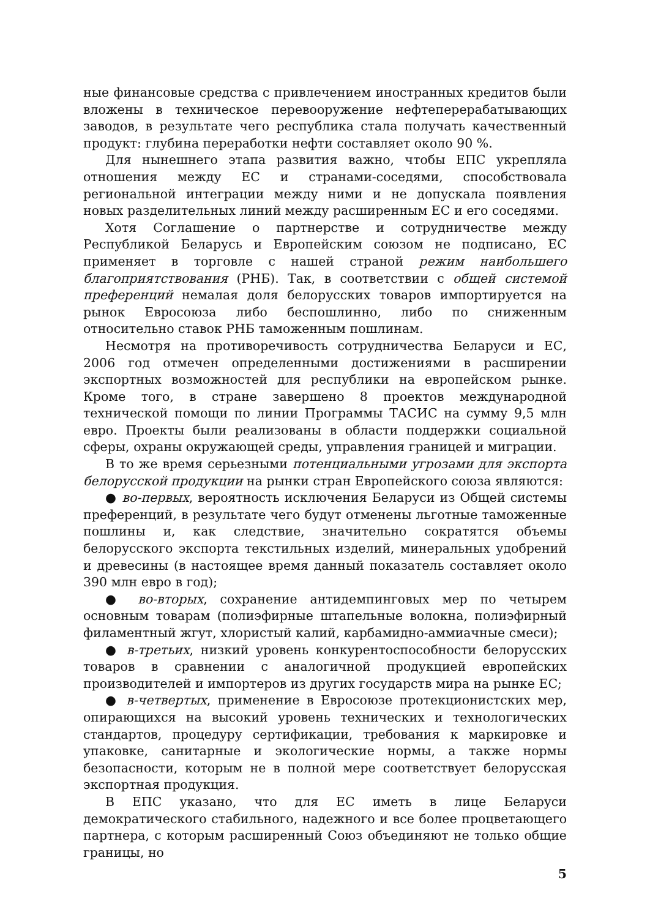ные финансовые средства с привлечением иностранных кредитов были вложены в техническое перевооружение нефтеперерабатывающих заводов, в результате чего республика стала получать качественный продукт: глубина переработки нефти составляет около 90 %.
Для нынешнего этапа развития важно, чтобы ЕПС укрепляла отношения между ЕС и странами-соседями, способствовала региональной интеграции между ними и не допускала появления новых разделительных линий между расширенным ЕС и его соседями.
Хотя Соглашение о партнерстве и сотрудничестве между Республикой Беларусь и Европейским союзом не подписано, ЕС применяет в торговле с нашей страной режим наибольшего благоприятствования (РНБ). Так, в соответствии с общей системой преференций немалая доля белорусских товаров импортируется на рынок Евросоюза либо беспошлинно, либо по сниженным относительно ставок РНБ таможенным пошлинам.
Несмотря на противоречивость сотрудничества Беларуси и ЕС, 2006 год отмечен определенными достижениями в расширении экспортных возможностей для республики на европейском рынке. Кроме того, в стране завершено 8 проектов международной технической помощи по линии Программы ТАСИС на сумму 9,5 млн евро. Проекты были реализованы в области поддержки социальной сферы, охраны окружающей среды, управления границей и миграции.
В то же время серьезными потенциальными угрозами для экспорта белорусской продукции на рынки стран Европейского союза являются:
● во-первых, вероятность исключения Беларуси из Общей системы преференций, в результате чего будут отменены льготные таможенные пошлины и, как следствие, значительно сократятся объемы белорусского экспорта текстильных изделий, минеральных удобрений и древесины (в настоящее время данный показатель составляет около 390 млн евро в год);
● во-вторых, сохранение антидемпинговых мер по четырем основным товарам (полиэфирные штапельные волокна, полиэфирный филаментный жгут, хлористый калий, карбамидно-аммиачные смеси);
● в-третьих, низкий уровень конкурентоспособности белорусских товаров в сравнении с аналогичной продукцией европейских производителей и импортеров из других государств мира на рынке ЕС;
● в-четвертых, применение в Евросоюзе протекционистских мер, опирающихся на высокий уровень технических и технологических стандартов, процедуру сертификации, требования к маркировке и упаковке, санитарные и экологические нормы, а также нормы безопасности, которым не в полной мере соответствует белорусская экспортная продукция.
В ЕПС указано, что для ЕС иметь в лице Беларуси демократического стабильного, надежного и все более процветающего партнера, с которым расширенный Союз объединяют не только общие границы, но
5